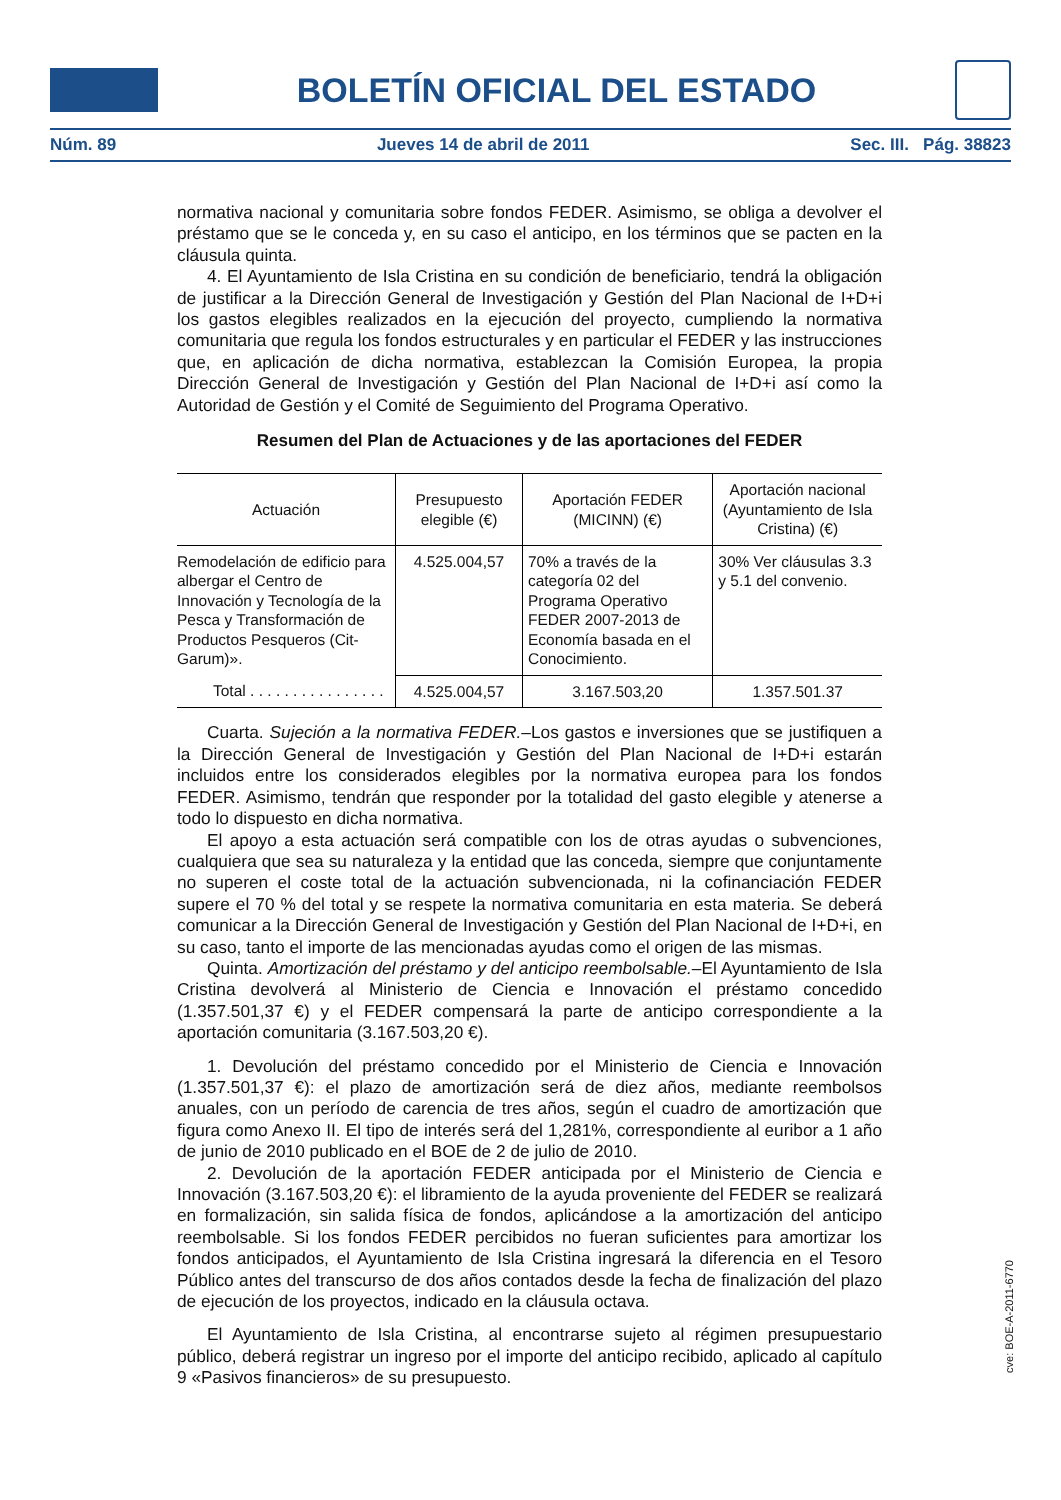BOLETÍN OFICIAL DEL ESTADO
Núm. 89 Jueves 14 de abril de 2011 Sec. III. Pág. 38823
normativa nacional y comunitaria sobre fondos FEDER. Asimismo, se obliga a devolver el préstamo que se le conceda y, en su caso el anticipo, en los términos que se pacten en la cláusula quinta.
4. El Ayuntamiento de Isla Cristina en su condición de beneficiario, tendrá la obligación de justificar a la Dirección General de Investigación y Gestión del Plan Nacional de I+D+i los gastos elegibles realizados en la ejecución del proyecto, cumpliendo la normativa comunitaria que regula los fondos estructurales y en particular el FEDER y las instrucciones que, en aplicación de dicha normativa, establezcan la Comisión Europea, la propia Dirección General de Investigación y Gestión del Plan Nacional de I+D+i así como la Autoridad de Gestión y el Comité de Seguimiento del Programa Operativo.
Resumen del Plan de Actuaciones y de las aportaciones del FEDER
| Actuación | Presupuesto elegible (€) | Aportación FEDER (MICINN) (€) | Aportación nacional (Ayuntamiento de Isla Cristina) (€) |
| --- | --- | --- | --- |
| Remodelación de edificio para albergar el Centro de Innovación y Tecnología de la Pesca y Transformación de Productos Pesqueros (Cit-Garum)». | 4.525.004,57 | 70% a través de la categoría 02 del Programa Operativo FEDER 2007-2013 de Economía basada en el Conocimiento. | 30% Ver cláusulas 3.3 y 5.1 del convenio. |
| Total . . . . . . . . . . . . . . . . | 4.525.004,57 | 3.167.503,20 | 1.357.501.37 |
Cuarta. Sujeción a la normativa FEDER.–Los gastos e inversiones que se justifiquen a la Dirección General de Investigación y Gestión del Plan Nacional de I+D+i estarán incluidos entre los considerados elegibles por la normativa europea para los fondos FEDER. Asimismo, tendrán que responder por la totalidad del gasto elegible y atenerse a todo lo dispuesto en dicha normativa.
El apoyo a esta actuación será compatible con los de otras ayudas o subvenciones, cualquiera que sea su naturaleza y la entidad que las conceda, siempre que conjuntamente no superen el coste total de la actuación subvencionada, ni la cofinanciación FEDER supere el 70 % del total y se respete la normativa comunitaria en esta materia. Se deberá comunicar a la Dirección General de Investigación y Gestión del Plan Nacional de I+D+i, en su caso, tanto el importe de las mencionadas ayudas como el origen de las mismas.
Quinta. Amortización del préstamo y del anticipo reembolsable.–El Ayuntamiento de Isla Cristina devolverá al Ministerio de Ciencia e Innovación el préstamo concedido (1.357.501,37 €) y el FEDER compensará la parte de anticipo correspondiente a la aportación comunitaria (3.167.503,20 €).
1. Devolución del préstamo concedido por el Ministerio de Ciencia e Innovación (1.357.501,37 €): el plazo de amortización será de diez años, mediante reembolsos anuales, con un período de carencia de tres años, según el cuadro de amortización que figura como Anexo II. El tipo de interés será del 1,281%, correspondiente al euribor a 1 año de junio de 2010 publicado en el BOE de 2 de julio de 2010.
2. Devolución de la aportación FEDER anticipada por el Ministerio de Ciencia e Innovación (3.167.503,20 €): el libramiento de la ayuda proveniente del FEDER se realizará en formalización, sin salida física de fondos, aplicándose a la amortización del anticipo reembolsable. Si los fondos FEDER percibidos no fueran suficientes para amortizar los fondos anticipados, el Ayuntamiento de Isla Cristina ingresará la diferencia en el Tesoro Público antes del transcurso de dos años contados desde la fecha de finalización del plazo de ejecución de los proyectos, indicado en la cláusula octava.
El Ayuntamiento de Isla Cristina, al encontrarse sujeto al régimen presupuestario público, deberá registrar un ingreso por el importe del anticipo recibido, aplicado al capítulo 9 «Pasivos financieros» de su presupuesto.
cve: BOE-A-2011-6770